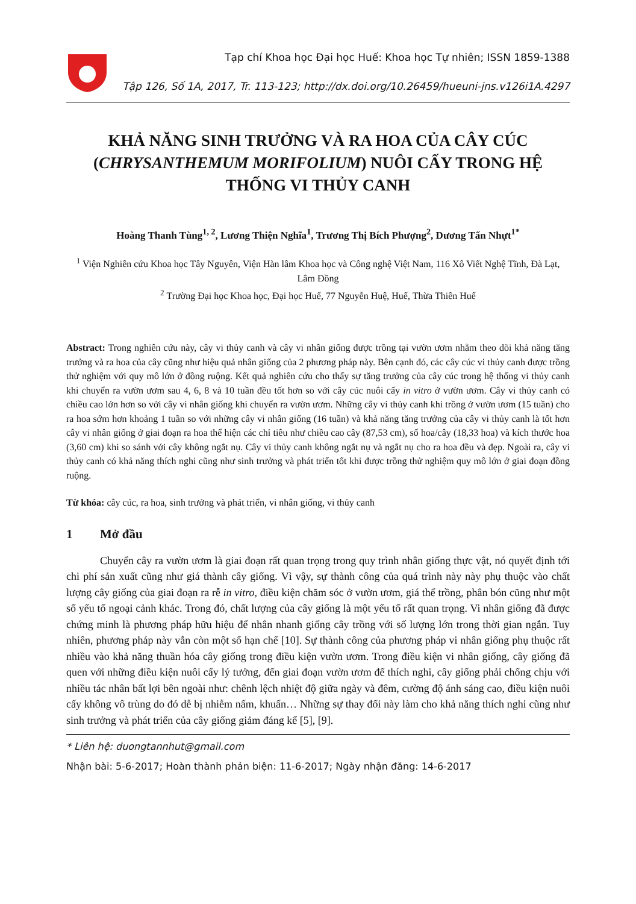Tạp chí Khoa học Đại học Huế: Khoa học Tự nhiên; ISSN 1859-1388
Tập 126, Số 1A, 2017, Tr. 113-123; http://dx.doi.org/10.26459/hueuni-jns.v126i1A.4297
KHẢ NĂNG SINH TRƯỞNG VÀ RA HOA CỦA CÂY CÚC (CHRYSANTHEMUM MORIFOLIUM) NUÔI CẤY TRONG HỆ THỐNG VI THỦY CANH
Hoàng Thanh Tùng<sup>1, 2</sup>, Lương Thiện Nghĩa<sup>1</sup>, Trương Thị Bích Phượng<sup>2</sup>, Dương Tấn Nhựt<sup>1*</sup>
<sup>1</sup> Viện Nghiên cứu Khoa học Tây Nguyên, Viện Hàn lâm Khoa học và Công nghệ Việt Nam, 116 Xô Viết Nghệ Tĩnh, Đà Lạt, Lâm Đồng
<sup>2</sup> Trường Đại học Khoa học, Đại học Huế, 77 Nguyễn Huệ, Huế, Thừa Thiên Huế
Abstract: Trong nghiên cứu này, cây vi thủy canh và cây vi nhân giống được trồng tại vườn ươm nhằm theo dõi khả năng tăng trưởng và ra hoa của cây cũng như hiệu quả nhân giống của 2 phương pháp này. Bên cạnh đó, các cây cúc vi thủy canh được trồng thử nghiệm với quy mô lớn ở đồng ruộng. Kết quả nghiên cứu cho thấy sự tăng trưởng của cây cúc trong hệ thống vi thủy canh khi chuyển ra vườn ươm sau 4, 6, 8 và 10 tuần đều tốt hơn so với cây cúc nuôi cấy in vitro ở vườn ươm. Cây vi thủy canh có chiều cao lớn hơn so với cây vi nhân giống khi chuyển ra vườn ươm. Những cây vi thủy canh khi trồng ở vườn ươm (15 tuần) cho ra hoa sớm hơn khoảng 1 tuần so với những cây vi nhân giống (16 tuần) và khả năng tăng trưởng của cây vi thủy canh là tốt hơn cây vi nhân giống ở giai đoạn ra hoa thể hiện các chỉ tiêu như chiều cao cây (87,53 cm), số hoa/cây (18,33 hoa) và kích thước hoa (3,60 cm) khi so sánh với cây không ngắt nụ. Cây vi thủy canh không ngắt nụ và ngắt nụ cho ra hoa đều và đẹp. Ngoài ra, cây vi thủy canh có khả năng thích nghi cũng như sinh trưởng và phát triển tốt khi được trồng thử nghiệm quy mô lớn ở giai đoạn đồng ruộng.
Từ khóa: cây cúc, ra hoa, sinh trưởng và phát triển, vi nhân giống, vi thủy canh
1 Mở đầu
Chuyển cây ra vườn ươm là giai đoạn rất quan trọng trong quy trình nhân giống thực vật, nó quyết định tới chi phí sản xuất cũng như giá thành cây giống. Vì vậy, sự thành công của quá trình này này phụ thuộc vào chất lượng cây giống của giai đoạn ra rễ in vitro, điều kiện chăm sóc ở vườn ươm, giá thể trồng, phân bón cũng như một số yếu tố ngoại cảnh khác. Trong đó, chất lượng của cây giống là một yếu tố rất quan trọng. Vi nhân giống đã được chứng minh là phương pháp hữu hiệu để nhân nhanh giống cây trồng với số lượng lớn trong thời gian ngắn. Tuy nhiên, phương pháp này vẫn còn một số hạn chế [10]. Sự thành công của phương pháp vi nhân giống phụ thuộc rất nhiều vào khả năng thuần hóa cây giống trong điều kiện vườn ươm. Trong điều kiện vi nhân giống, cây giống đã quen với những điều kiện nuôi cấy lý tưởng, đến giai đoạn vườn ươm để thích nghi, cây giống phải chống chịu với nhiều tác nhân bất lợi bên ngoài như: chênh lệch nhiệt độ giữa ngày và đêm, cường độ ánh sáng cao, điều kiện nuôi cấy không vô trùng do đó dễ bị nhiễm nấm, khuẩn… Những sự thay đổi này làm cho khả năng thích nghi cũng như sinh trưởng và phát triển của cây giống giảm đáng kể [5], [9].
* Liên hệ: duongtannhut@gmail.com
Nhận bài: 5-6-2017; Hoàn thành phản biện: 11-6-2017; Ngày nhận đăng: 14-6-2017